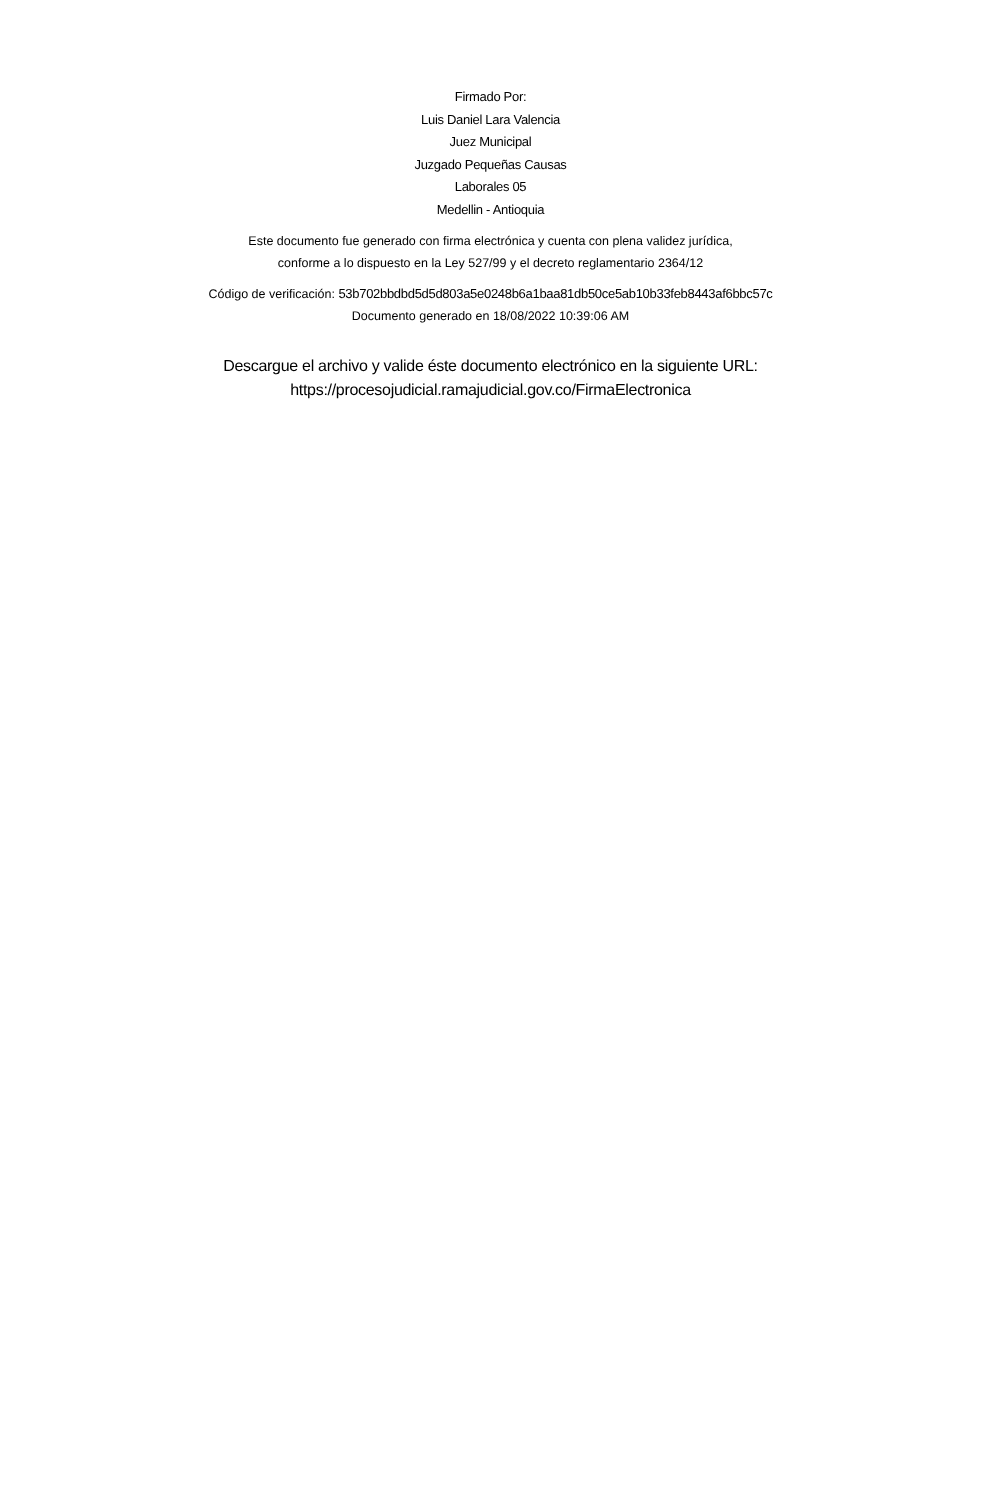Firmado Por:
Luis Daniel Lara Valencia
Juez Municipal
Juzgado Pequeñas Causas
Laborales 05
Medellin - Antioquia
Este documento fue generado con firma electrónica y cuenta con plena validez jurídica,
conforme a lo dispuesto en la Ley 527/99 y el decreto reglamentario 2364/12
Código de verificación: 53b702bbdbd5d5d803a5e0248b6a1baa81db50ce5ab10b33feb8443af6bbc57c
Documento generado en 18/08/2022 10:39:06 AM
Descargue el archivo y valide éste documento electrónico en la siguiente URL:
https://procesojudicial.ramajudicial.gov.co/FirmaElectronica